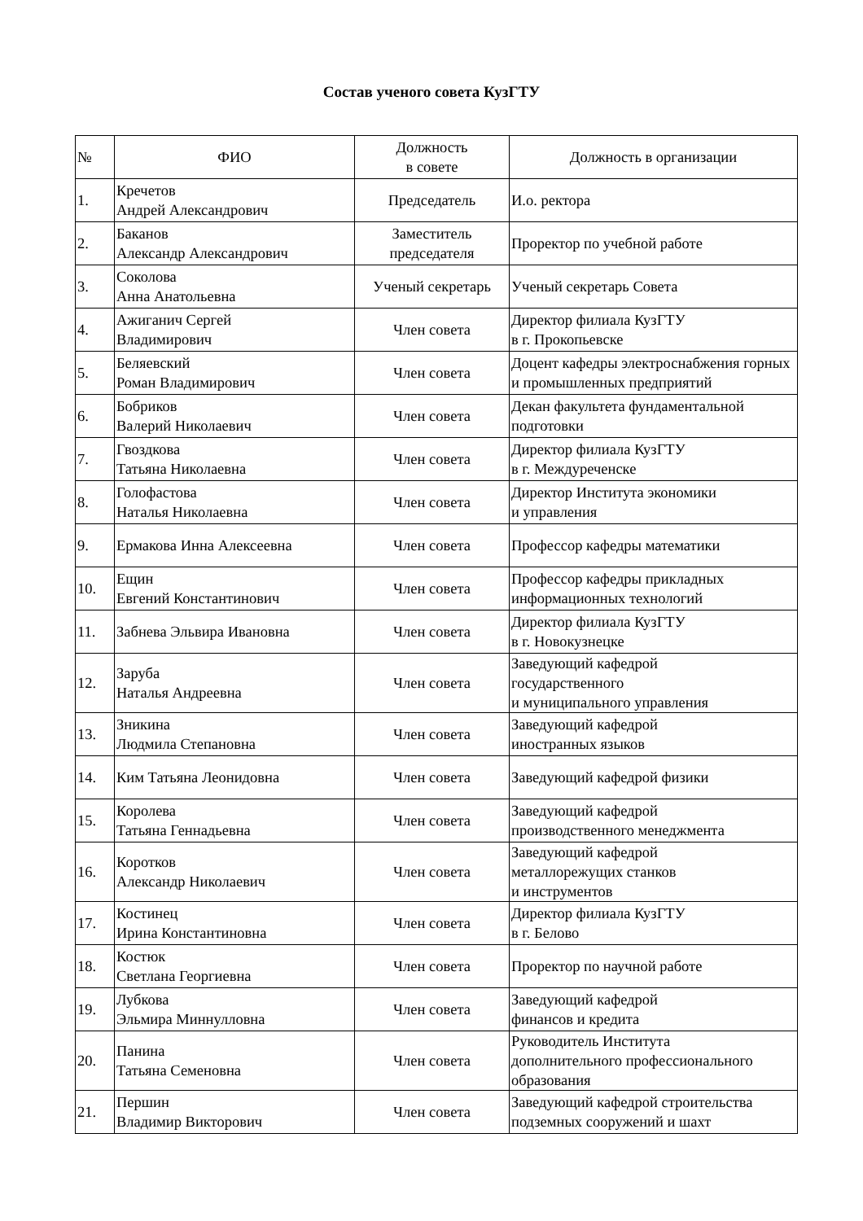Состав ученого совета КузГТУ
| № | ФИО | Должность в совете | Должность в организации |
| --- | --- | --- | --- |
| 1. | Кречетов Андрей Александрович | Председатель | И.о. ректора |
| 2. | Баканов Александр Александрович | Заместитель председателя | Проректор по учебной работе |
| 3. | Соколова Анна Анатольевна | Ученый секретарь | Ученый секретарь Совета |
| 4. | Ажиганич Сергей Владимирович | Член совета | Директор филиала КузГТУ в г. Прокопьевске |
| 5. | Беляевский Роман Владимирович | Член совета | Доцент кафедры электроснабжения горных и промышленных предприятий |
| 6. | Бобриков Валерий Николаевич | Член совета | Декан факультета фундаментальной подготовки |
| 7. | Гвоздкова Татьяна Николаевна | Член совета | Директор филиала КузГТУ в г. Междуреченске |
| 8. | Голофастова Наталья Николаевна | Член совета | Директор Института экономики и управления |
| 9. | Ермакова Инна Алексеевна | Член совета | Профессор кафедры математики |
| 10. | Ещин Евгений Константинович | Член совета | Профессор кафедры прикладных информационных технологий |
| 11. | Забнева Эльвира Ивановна | Член совета | Директор филиала КузГТУ в г. Новокузнецке |
| 12. | Заруба Наталья Андреевна | Член совета | Заведующий кафедрой государственного и муниципального управления |
| 13. | Зникина Людмила Степановна | Член совета | Заведующий кафедрой иностранных языков |
| 14. | Ким Татьяна Леонидовна | Член совета | Заведующий кафедрой физики |
| 15. | Королева Татьяна Геннадьевна | Член совета | Заведующий кафедрой производственного менеджмента |
| 16. | Коротков Александр Николаевич | Член совета | Заведующий кафедрой металлорежущих станков и инструментов |
| 17. | Костинец Ирина Константиновна | Член совета | Директор филиала КузГТУ в г. Белово |
| 18. | Костюк Светлана Георгиевна | Член совета | Проректор по научной работе |
| 19. | Лубкова Эльмира Миннулловна | Член совета | Заведующий кафедрой финансов и кредита |
| 20. | Панина Татьяна Семеновна | Член совета | Руководитель Института дополнительного профессионального образования |
| 21. | Першин Владимир Викторович | Член совета | Заведующий кафедрой строительства подземных сооружений и шахт |